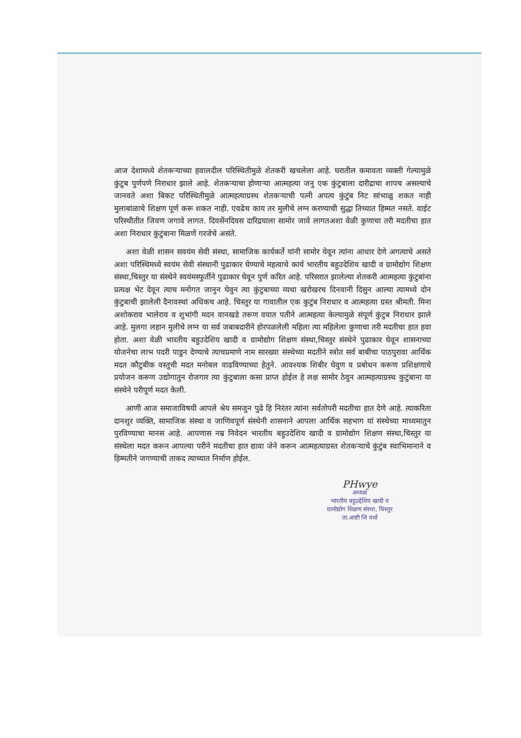आज देशामध्ये शेतकऱ्याच्या हवालदील परिस्थितीमुळे शेतकरी खचलेला आहे. घरातील कमावता व्यक्ती गेल्यामुळे कुंटुब पुर्णपणे निराधार झाले आहे. शेतकऱ्याचा होणाऱ्या आत्महत्या जनु एक कुंटुबाला दारीद्राचा शापच असल्याचे जानवते अशा बिकट परिस्थितीमुळे आत्महत्याग्रस्थ शेतकऱ्याची पत्नी अपत्य कुंटुंब निट सांभाळु शकत नाही मुलाबांळाचे शिक्षण पूर्ण करू शकत नाही. एवढेच काय तर मुलीचे लग्न करण्याची सुद्धा तिच्यात हिम्मत नसते. वाईट परिस्थीतीत जिवण जगावे लागत. दिवसेंनदिवस दारिद्रयाला सामोर जावे लागतअशा वेळी कुणाचा तरी मदतीचा हात अशा निराधार कुंटुंबाना मिळणें गरजेचे असंते.
अशा वेळी शासन सवयंम सेवी संस्था, सामाजिक कार्यकर्ते यांनी सामोर येवून त्यांना आधार देणे अगत्याचे असते अशा परिस्थिमध्ये स्वयंम सेवी संस्थानी पुढाकार घेण्याचे महत्वाचे कार्य भारतीय बहुउदेशिय खादी व ग्रामोद्योग शिक्षण संस्था,चिस्तुर या संस्थेने स्वयंमस्फुर्तीने पुढाकार घेवून पुर्ण करित आहे. परिसरात झालेल्या शेतकरी आत्महत्या कुंटुबांना प्रत्यक्ष भेट देवून त्याच मनोगत जानुन घेवुन त्या कुंटुबाच्या व्यथा खरोखरच दिनवानी दिसुन आल्या त्यामध्ये दोन कुंटुबाची झालेली दैनावस्थां अधिकच आहे. चिस्तुर या गावातील एक कुटुंब निराधार व आत्महत्या ग्रस्त श्रीमती. मिना अशोकराव भालेराव व शुभांगी मदन वानखडे तरूण वयात पतीने आत्महत्या केल्यामुळे संपूर्ण कुंटुब निराधार झाले आहे. मुलगा लहान मुलीचे लग्न या सर्व जबाबदारीने होरपळलेली महिला त्या महिलेला कुणाचा तरी मदतीचा हात हवा होता. अशा वेळी भारतीय बहुउदेशिय खादी व ग्रामोद्योग शिक्षण संस्था,चिस्तुर संस्थेने पुढाकार घेवून शासनाच्या योजनेचा लाभ पदरी पाडुन देण्याचे त्याचप्रमाणे नाम सारख्या संस्थेच्या मदतीने स्त्रोत सर्व बाबीचा पाठपुरावा आर्थिक मदत कौटुबीक वस्तुची मदत मनोबल वाढविण्याच्या हेतुने. आवश्यक शिबीर घेवुण व प्रबोधन करूण प्रशिक्षणाचे प्रयोजन करूण उद्योगातुन रोजगार त्या कुंटुबाला कसा प्राप्त होईल हे लक्ष सामोर ठेवुन आत्महत्याग्रस्थ कुटुंबाना या संस्थेने परीपूर्ण मदत केली.
आणी आज समाजाविषयी आपले श्रेय समजुन पुढे हि निरंतर त्यांना सर्वतोपरी मदतीचा हात देणे आहे. त्याकरिता दानशुर व्यक्ति, सामाजिक संस्था व जाणिवपूर्ण संस्थेनी शासनाने आपला आर्थिक सहभाग यां संस्थेच्या माध्यमातुन पुरविण्याचा मानस आहे. आपणास नम्र निवेदन भारतीय बहुउदेशिय खादी व ग्रामोद्योग शिक्षण संस्था,चिस्तुर या संस्थेला मदत करून आपल्या परीने मदतीचा हात द्यावा जेने करून आत्महत्याग्रस्त शेतकऱ्याचे कुंटुंब स्वाभिमानाने व हिम्मतीने जगण्याची ताकद त्याच्यात निर्माण होईल.
PHwye
अध्यक्ष
भारतीय बहुउद्देशिय खादी व
ग्रामोद्योग शिक्षण संस्था, चिस्तुर
ता.आष्टी जि वर्धा